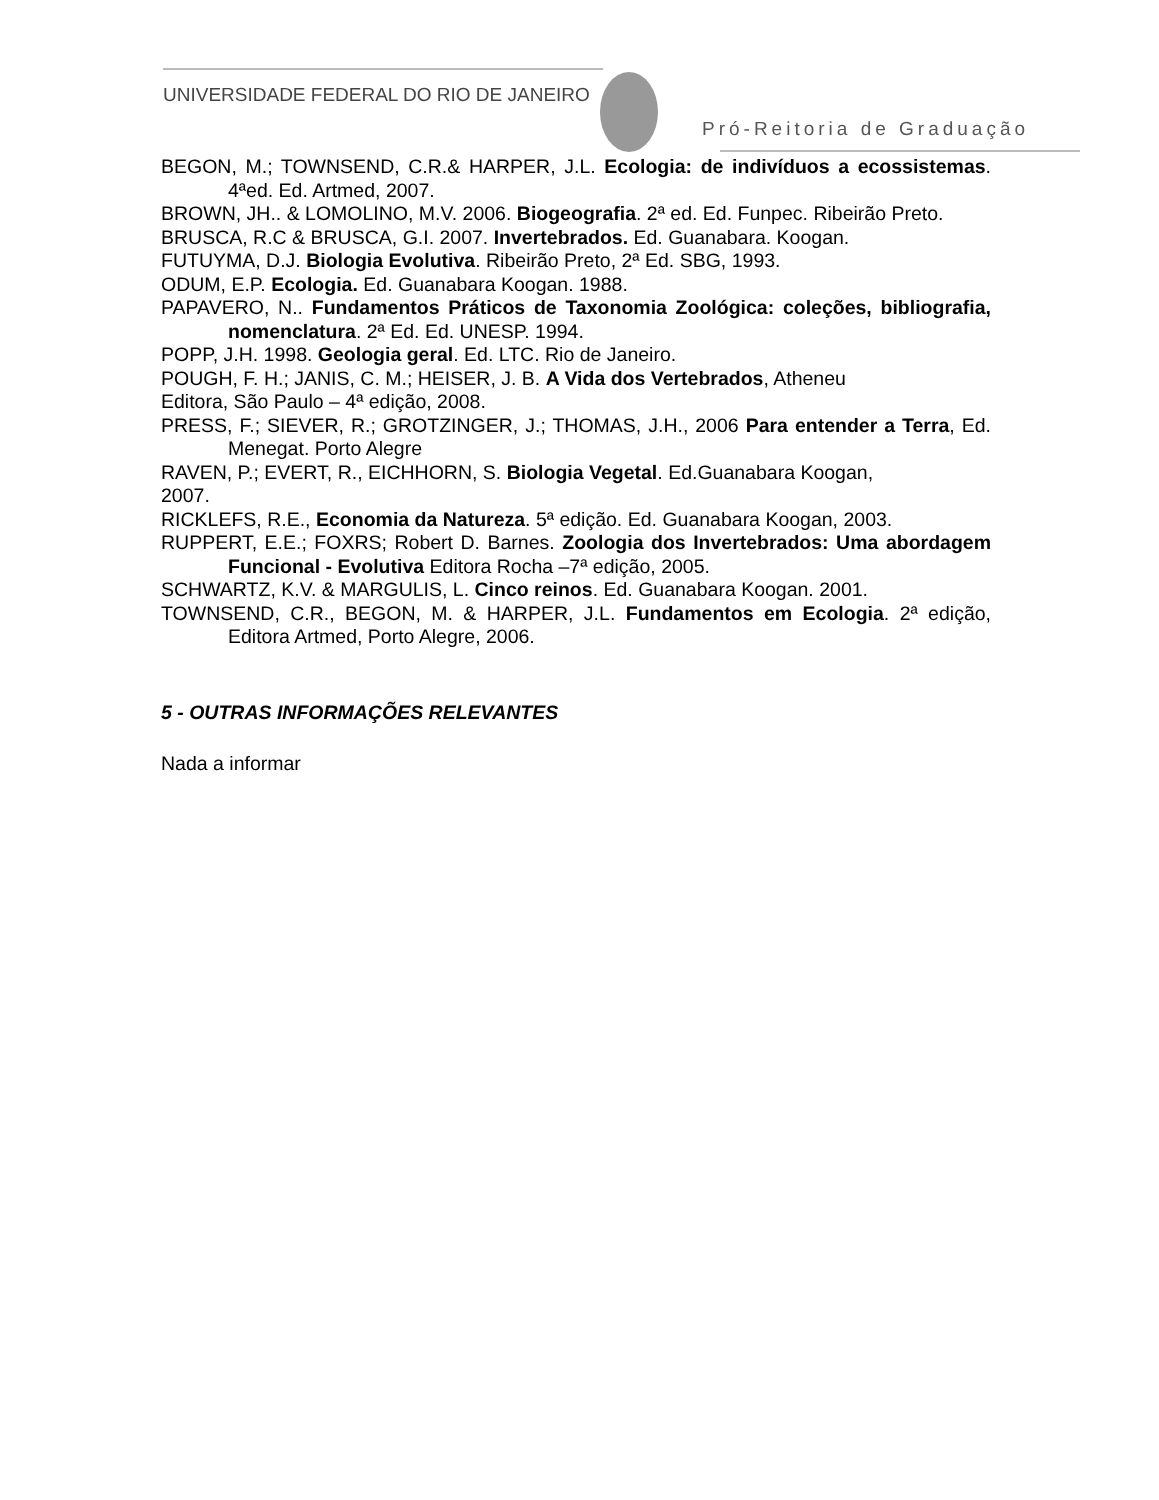UNIVERSIDADE FEDERAL DO RIO DE JANEIRO
Pró-Reitoria de Graduação
BEGON, M.; TOWNSEND, C.R.& HARPER, J.L. Ecologia: de indivíduos a ecossistemas. 4ªed. Ed. Artmed, 2007.
BROWN, JH.. & LOMOLINO, M.V. 2006. Biogeografia. 2ª ed. Ed. Funpec. Ribeirão Preto.
BRUSCA, R.C & BRUSCA, G.I. 2007. Invertebrados. Ed. Guanabara. Koogan.
FUTUYMA, D.J. Biologia Evolutiva. Ribeirão Preto, 2ª Ed. SBG, 1993.
ODUM, E.P. Ecologia. Ed. Guanabara Koogan. 1988.
PAPAVERO, N.. Fundamentos Práticos de Taxonomia Zoológica: coleções, bibliografia, nomenclatura. 2ª Ed. Ed. UNESP. 1994.
POPP, J.H. 1998. Geologia geral. Ed. LTC. Rio de Janeiro.
POUGH, F. H.; JANIS, C. M.; HEISER, J. B. A Vida dos Vertebrados, Atheneu
Editora, São Paulo – 4ª edição, 2008.
PRESS, F.; SIEVER, R.; GROTZINGER, J.; THOMAS, J.H., 2006 Para entender a Terra, Ed. Menegat. Porto Alegre
RAVEN, P.; EVERT, R., EICHHORN, S. Biologia Vegetal. Ed.Guanabara Koogan,
2007.
RICKLEFS, R.E., Economia da Natureza. 5ª edição. Ed. Guanabara Koogan, 2003.
RUPPERT, E.E.; FOXRS; Robert D. Barnes. Zoologia dos Invertebrados: Uma abordagem Funcional - Evolutiva Editora Rocha –7ª edição, 2005.
SCHWARTZ, K.V. & MARGULIS, L. Cinco reinos. Ed. Guanabara Koogan. 2001.
TOWNSEND, C.R., BEGON, M. & HARPER, J.L. Fundamentos em Ecologia. 2ª edição, Editora Artmed, Porto Alegre, 2006.
5 - OUTRAS INFORMAÇÕES RELEVANTES
Nada a informar